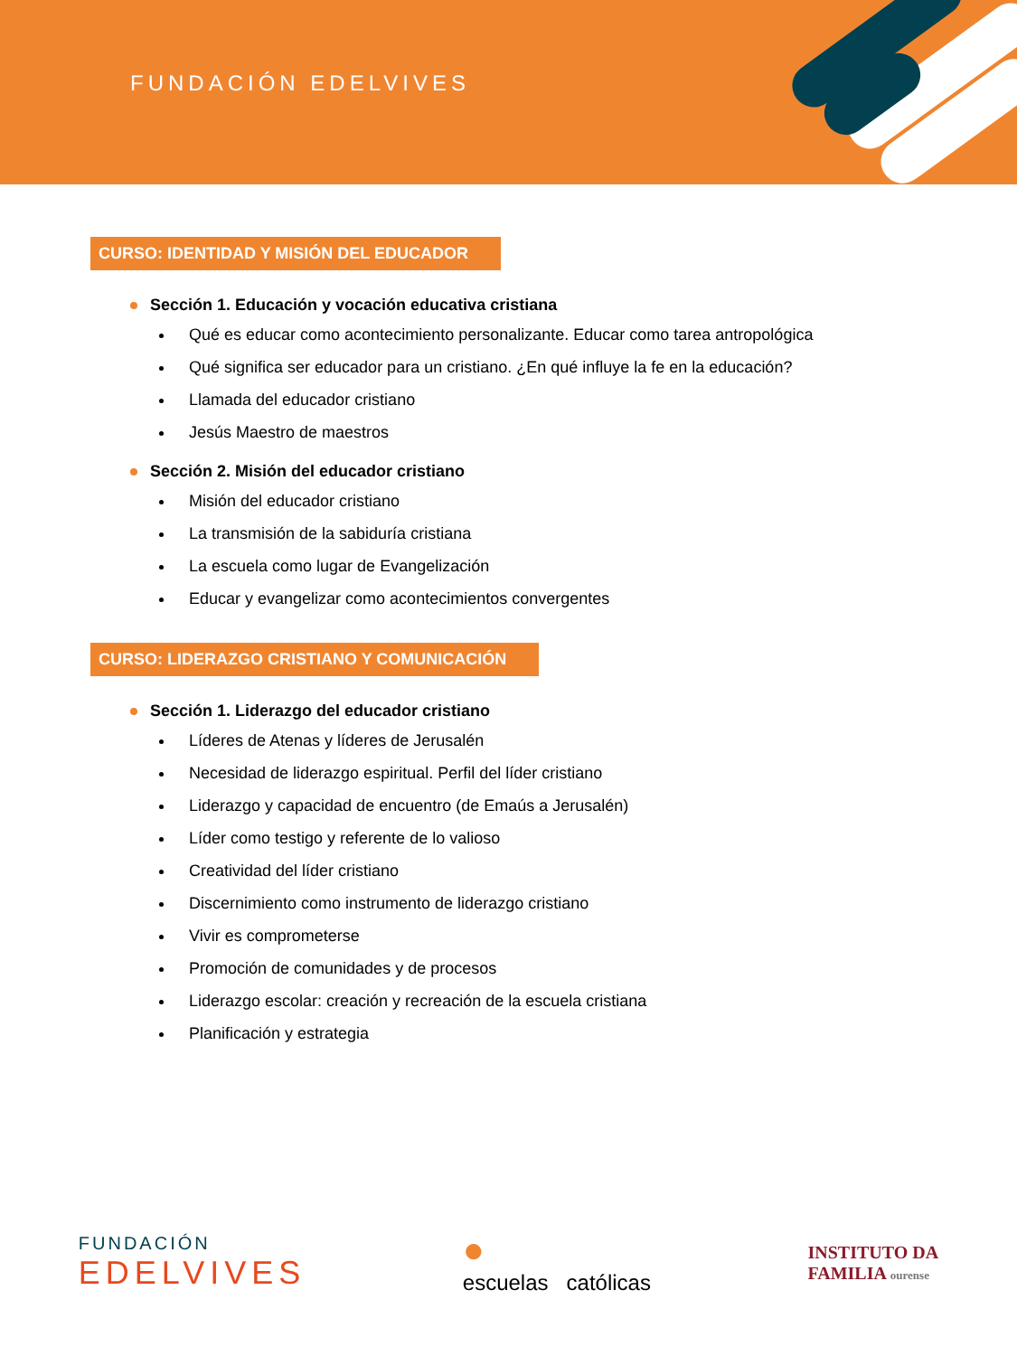FUNDACIÓN EDELVIVES
CURSO: IDENTIDAD Y MISIÓN DEL EDUCADOR
Sección 1. Educación y vocación educativa cristiana
Qué es educar como acontecimiento personalizante. Educar como tarea antropológica
Qué significa ser educador para un cristiano. ¿En qué influye la fe en la educación?
Llamada del educador cristiano
Jesús Maestro de maestros
Sección 2. Misión del educador cristiano
Misión del educador cristiano
La transmisión de la sabiduría cristiana
La escuela como lugar de Evangelización
Educar y evangelizar como acontecimientos convergentes
CURSO: LIDERAZGO CRISTIANO Y COMUNICACIÓN
Sección 1. Liderazgo del educador cristiano
Líderes de Atenas y líderes de Jerusalén
Necesidad de liderazgo espiritual. Perfil del líder cristiano
Liderazgo y capacidad de encuentro (de Emaús a Jerusalén)
Líder como testigo y referente de lo valioso
Creatividad del líder cristiano
Discernimiento como instrumento de liderazgo cristiano
Vivir es comprometerse
Promoción de comunidades y de procesos
Liderazgo escolar: creación y recreación de la escuela cristiana
Planificación y estrategia
FUNDACIÓN
EDELVIVES
●
escuelas católicas
INSTITUTO DA
FAMILIA ourense